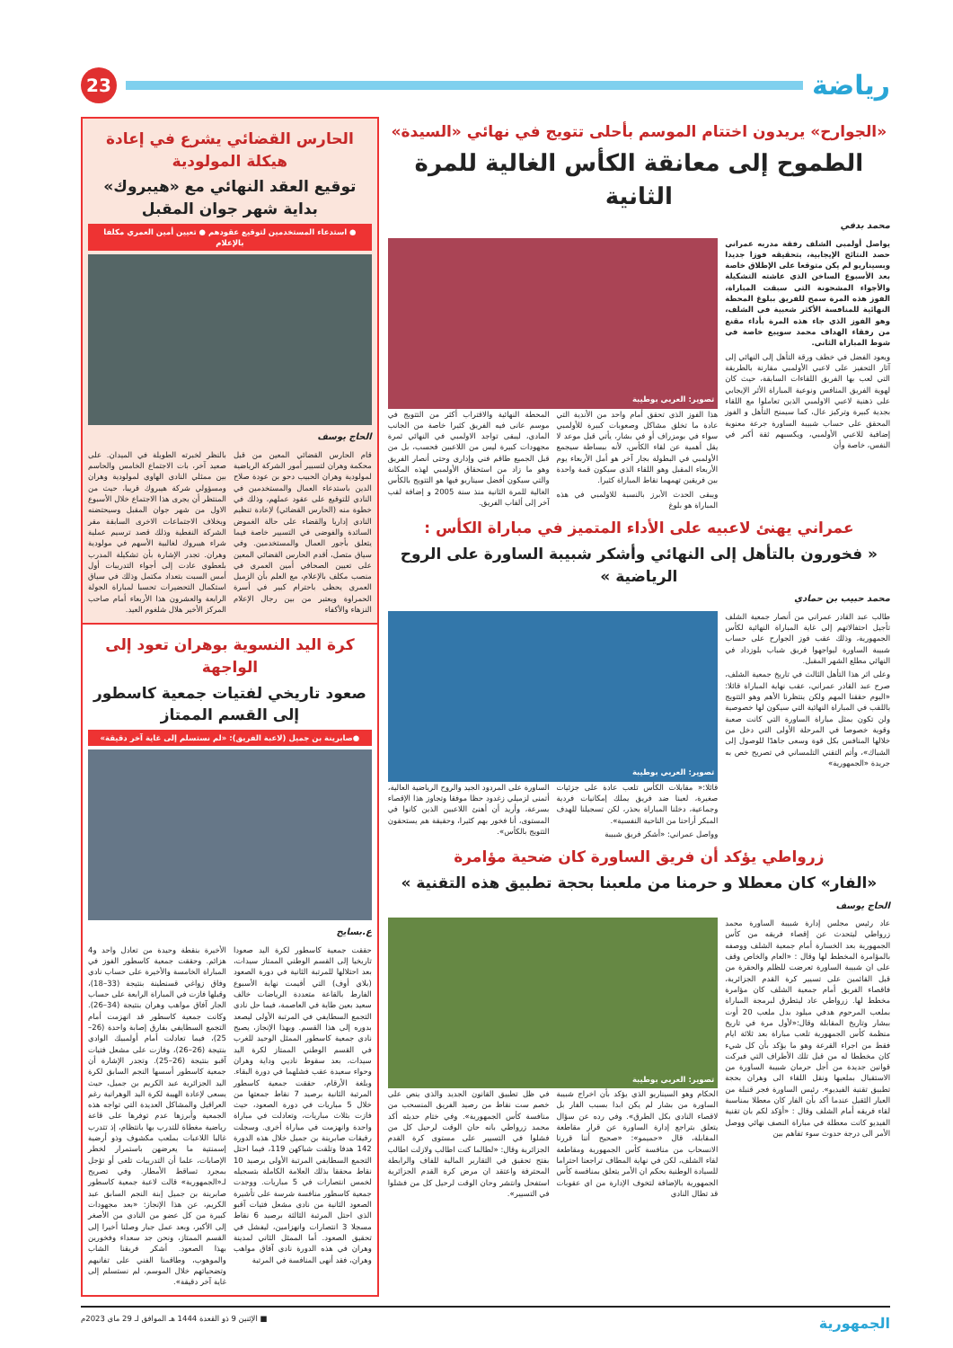رياضة
23
«الجوارح» يريدون اختتام الموسم بأحلى تتويج في نهائي «السيدة»
الطموح إلى معانقة الكأس الغالية للمرة الثانية
محمد بدفي
يواصل أولمبي الشلف رفقة مدربه عمراني حصد النتائج الإيجابية، بتحقيقه فوزا جديدا وبسيناريو لم يكن متوقعا على الإطلاق خاصة بعد الأسبوع الساخن الذي عاشته التشكيلة والأجواء المشحونة التي سبقت المباراة، الفوز هذه المرة سمح للفريق ببلوغ المحطة النهائية للمنافسة الأكثر شعبية في الشلف، وهو الفوز الذي جاء هذه المرة بأداء مقنع من رفقاء الهداف محمد سويبع خاصة في شوط المباراة الثاني.
ويعود الفضل في خطف ورقة التأهل إلى النهائي إلى آثار التحفيز على لاعبي الأولمبي مقارنة بالطريقة التي لعب بها الفريق اللقاءات السابقة، حيث كان لهوية الفريق المنافس ونوعية المباراة الأثر الإيجابي على ذهنية لاعبي الاولمبي الذين تعاملوا مع اللقاء بجدية كبيرة وتركيز عال، كما سيمنح التأهل و الفوز المحقق على حساب شبيبة الساورة جرعة معنوية إضافية للاعبي الأولمبي، ويكسبهم ثقة أكبر في النفس، خاصة وأن
تصوير: العربي بوطيبة
هذا الفوز الذي تحقق أمام واحد من الأندية التي عادة ما تخلق مشاكل وصعوبات كبيرة للأولمبي سواء في بومزراف أو في بشار، يأتي قبل موعد لا يقل أهمية عن لقاء الكأس، لأنه ببساطة سيجمع الأولمبي في البطولة بجار آخر هو أمل الأربعاء يوم الأربعاء المقبل وهو اللقاء الذي سيكون قمة واحدة بين فريقين تهمهما نقاط المباراة كثيرا.
ويبقى الحدث الأبرز بالنسبة للاولمبي في هذه المباراة هو بلوغ
المحطة النهائية والاقتراب أكثر من التتويج في موسم عانى فيه الفريق كثيرا خاصة من الجانب المادي، ليبقى تواجد الاولمبي في النهائي ثمرة مجهودات كبيرة ليس من اللاعبين فحسب، بل من قبل الجميع طاقم فني وإداري وحتى أنصار الفريق وهو ما زاد من استحقاق الأولمبي لهذه المكانة والتي سيكون أفضل سيناريو فيها هو التتويج بالكأس الغالية للمرة الثانية منذ سنة 2005 و إضافة لقب آخر إلى ألقاب الفريق.
عمراني يهنئ لاعبيه على الأداء المتميز في مباراة الكأس :
« فخورون بالتأهل إلى النهائي وأشكر شبيبة الساورة على الروح الرياضية »
محمد حبيب بن حمادي
طالب عبد القادر عمراني من أنصار جمعية الشلف تأجيل احتفالاتهم إلى غاية المباراة النهائية لكأس الجمهورية، وذلك عقب فوز الجوارح على حساب شبيبة الساورة ليواجهوا فريق شباب بلوزداد في النهائي مطلع الشهر المقبل.
وعلى اثر هذا التأهل الثالث في تاريخ جمعية الشلف، صرح عبد القادر عمراني، عقب نهاية المباراة قائلا: «اليوم حققنا المهم ولكن ينتظرنا الأهم وهو التتويج باللقب في المباراة النهائية التي سيكون لها خصوصية ولن تكون بمثل مباراة الساورة التي كانت صعبة وقوية خصوصا في المرحلة الأولى التي دخل من خلالها المنافس بكل قوة وسعى جاهدًا للوصول إلى الشباك»، وأتم التقني التلمساني في تصريح خص به جريدة «الجمهورية»
تصوير: العربي بوطيبة
قائلا:« مقابلات الكأس تلعب عادة على جزئيات صغيرة، لعبنا ضد فريق يملك إمكانيات فردية وجماعية، دخلنا المباراة بحذر، لكن تسجيلنا للهدف المبكر أراحنا من الناحية النفسية».
وواصل عمراني: «أشكر فريق شبيبة
الساورة على المردود الجيد والروح الرياضية العالية، أتمنى لزميلي زغدود حظا موفقا وتجاوز هذا الإقصاء بسرعة، وأريد أن أهنئ اللاعبين الذين كانوا في المستوى، أنا فخور بهم كثيرا، وحقيقة هم يستحقون التتويج بالكأس».
زرواطي يؤكد أن فريق الساورة كان ضحية مؤامرة
«الفار» كان معطلا و حرمنا من ملعبنا بحجة تطبيق هذه التقنية »
الحاج يوسف
عاد رئيس مجلس إدارة شبيبة الساورة محمد زرواطي ليتحدث عن إقصاء فريقه من كأس الجمهورية بعد الخسارة أمام جمعية الشلف ووصفه بالمؤامرة المخطط لها وقال : «العام والخاص وقف على ان شبيبة الساورة تعرضت للظلم والحقرة من قبل القائمين على تسيير كرة القدم الجزائرية، فاقصاء الفريق أمام جمعية الشلف كان مؤامرة مخطط لها. زرواطي عاد ليتطرق لبرمجة المباراة بملعب المرحوم هدفي ميلود بدل ملعب 20 أوت ببشار وتاريخ المقابلة وقال:«لأول مرة في تاريخ منظمة كأس الجمهورية تلعب مباراة بعد ثلاثة ايام فقط من اجراء القرعة وهو ما يؤكد بأن كل شيء كان مخططا له من قبل تلك الأطراف التي فبركت قوانين جديدة من أجل حرمان شبيبة الساورة من الاستقبال بملعبها ونقل اللقاء الى وهران بحجة تطبيق تقنية الفيديو». رئيس الساورة فجر قنبلة من العيار الثقيل عندما أكد بأن الفار كان معطلا بمناسبة لقاء فريقه أمام الشلف وقال : «أؤكد لكم بان تقنية الفيديو كانت معطلة في مباراة النصف نهائي ووصل الأمر الى درجة حدوث سوء تفاهم بين
تصوير: العربي بوطيبة
الحكام وهو السيناريو الذي يؤكد بأن اخراج شبيبة الساورة من بشار لم يكن ابدا بسبب الفار بل لاقصاء النادي بكل الطرق». وفي رده عن سؤال يتعلق بتراجع إدارة الساورة عن قرار مقاطعة المقابلة، قال «حميمو»: «صحيح أننا قررنا الانسحاب من منافسة كأس الجمهورية ومقاطعة لقاء الشلف، لكن في نهاية المطاف تراجعنا احتراما للسيادة الوطنية بحكم ان الأمر يتعلق بمنافسة كأس الجمهورية بالإضافة لتخوف الإدارة من اي عقوبات قد تطال النادي
في ظل تطبيق القانون الجديد والذي ينص على خصم ست نقاط من رصيد الفريق المنسحب من منافسة كأس الجمهورية». وفي ختام حديثه أكد محمد زرواطي بانه حان الوقت لرحيل كل من فشلوا في التسيير على مستوى كرة القدم الجزائرية وقال: «لطالما كنت اطالب ولازلت اطالب بفتح تحقيق في التقارير المالية للفاف والرابطة المحترفة واعتقد ان مرض كرة القدم الجزائرية استفحل وانتشر وحان الوقت لرحيل كل من فشلوا في التسيير».
الحارس القضائي يشرع في إعادة هيكلة المولودية
توقيع العقد النهائي مع «هيبروك» بداية شهر جوان المقبل
● استدعاء المستخدمين لتوقيع عقودهم ● تعيين أمين العمري مكلفا بالإعلام
الحاج يوسف
قام الحارس القضائي المعين من قبل محكمة وهران لتسيير أمور الشركة الرياضية لمولودية وهران الحبيب دحو بن عودة صلاح الدين باستدعاء العمال والمستخدمين في النادي للتوقيع على عقود عملهم، وذلك في خطوة منه (الحارس القضائي) لإعادة تنظيم النادي إداريا والقضاء على حالة الغموض السائدة والفوضى في التسيير خاصة فيما يتعلق بأجور العمال والمستخدمين. وفي سياق متصل، أقدم الحارس القضائي المعين على تعيين الصحافي أمين العمري في منصب مكلف بالإعلام، مع العلم بأن الزميل العمري يحظى باحترام كبير في أسرة الحمراوة ويعتبر من بين رجال الإعلام النزهاء والأكفاء
بالنظر لخبرته الطويلة في الميدان. على صعيد آخر، بات الاجتماع الخامس والحاسم بين ممثلي النادي الهاوي لمولودية وهران ومسؤولي شركة هيبروك قريبا، حيث من المنتظر أن يجرى هذا الاجتماع خلال الأسبوع الاول من شهر جوان المقبل وسيحتضنه وبخلاف الاجتماعات الاخرى السابقة مقر الشركة النفطية وذلك قصد ترسيم عملية شراء هيبروك لغالبية الأسهم في مولودية وهران. تجدر الإشارة بأن تشكيلة المدرب بلعطوي عادت إلى أجواء التدريبات أول أمس السبت بتعداد مكتمل وذلك في سياق استكمال التحضيرات تحسبا لمباراة الجولة الرابعة والعشرون هذا الأربعاء أمام صاحب المركز الأخير هلال شلغوم العيد.
كرة اليد النسوية بوهران تعود إلى الواجهة
صعود تاريخي لفتيات جمعية كاسطور إلى القسم الممتاز
●صابرينة بن جميل (لاعبة الفريق): «لم نستسلم إلى غاية آخر دقيقة»
ع.بسايح
حققت جمعية كاسطور لكرة اليد صعودا تاريخيا إلى القسم الوطني الممتاز سيدات، بعد احتلالها للمرتبة الثانية في دورة الصعود (بلاي أوف) التي أقيمت نهاية الأسبوع الفارط بالقاعة متعددة الرياضات خالف سعيد بعين طاية في العاصمة، فيما حل نادي التجمع السطايفي في المرتبة الأولى ليصعد بدوره إلى هذا القسم. وبهذا الإنجاز، يصبح نادي جمعية كاسطور الممثل الوحيد للغرب في القسم الوطني الممتاز لكرة اليد سيدات، بعد سقوط ناديي وداية وهران وحواء سعيدة عقب فشلهما في دورة البقاء. وبلغة الأرقام، حققت جمعية كاسطور المرتبة الثانية برصيد 7 نقاط جمعتها من خلال 5 مباريات في دورة الصعود، حيث فازت بثلاث مباريات، وتعادلت في مباراة واحدة وانهزمت في مباراة أخرى. وسجلت رفيقات صابرينة بن جميل خلال هذه الدورة 142 هدفا وتلقت شباكهن 119، فيما احتل التجمع السطايفي المرتبة الأولى برصيد 10 نقاط محققا بذلك العلامة الكاملة بتسجيله لخمس انتصارات في 5 مباريات. ووجدت جمعية كاسطور منافسة شرسة على تأشيرة الصعود الثانية من نادي مشعل فتيات آقبو الذي احتل المرتبة الثالثة برصيد 6 نقاط مسجلا 3 انتصارات وانهزامين، ليفشل في تحقيق الصعود. أما الممثل الثاني لمدينة وهران في هذه الدورة نادي آفاق مواهب وهران، فقد أنهى المنافسة في المرتبة
الأخيرة بنقطة وحيدة من تعادل واحد و4 هزائم. وحققت جمعية كاسطور الفوز في المباراة الخامسة والأخيرة على حساب نادي وفاق زواغي قسنطينة بنتيجة (33–18)، وقبلها فازت في المباراة الرابعة على حساب الجار آفاق مواهب وهران بنتيجة (34–26). وكانت جمعية كاسطور قد انهزمت أمام التجمع السطايفي بفارق إصابة واحدة (26–25)، فيما تعادلت أمام أولمبيك الوادي بنتيجة (26–26)، وفازت على مشعل فتيات آقبو بنتيجة (26–25). وتجدر الإشارة أن جمعية كاسطور أسسها النجم السابق لكرة اليد الجزائرية عبد الكريم بن جميل، حيث يسعى لإعادة الهيبة لكرة اليد الوهرانية رغم العراقيل والمشاكل العديدة التي تواجه هذه الجمعية وأبرزها عدم توفرها على قاعة رياضية مغطاة للتدرب بها بانتظام، إذ تتدرب غالبا اللاعبات بملعب مكشوف وذو أرضية إسمنتية ما يعرضهن باستمرار لخطر الإصابات، علما أن التدريبات تلغى أو تؤجل بمجرد تساقط الأمطار. وفي تصريح لـ«الجمهورية» قالت لاعبة جمعية كاسطور صابرينة بن جميل إبنة النجم السابق عبد الكريم، عن هذا الإنجاز: «بعد مجهودات كبيرة من كل عضو من النادي من الأصغر إلى الأكبر، وبعد عمل جبار وصلنا أخيرا إلى القسم الممتاز، ونحن جد سعداء وفخورين بهذا الصعود. أشكر فريقنا الشاب والموهوب، وطاقمنا الفني على تفانيهم وتضحياتهم خلال الموسم، لم نستسلم إلى غاية آخر دقيقة».
الجمهورية ■ الإثنين 9 ذو القعدة 1444 هـ الموافق لـ 29 ماي 2023م